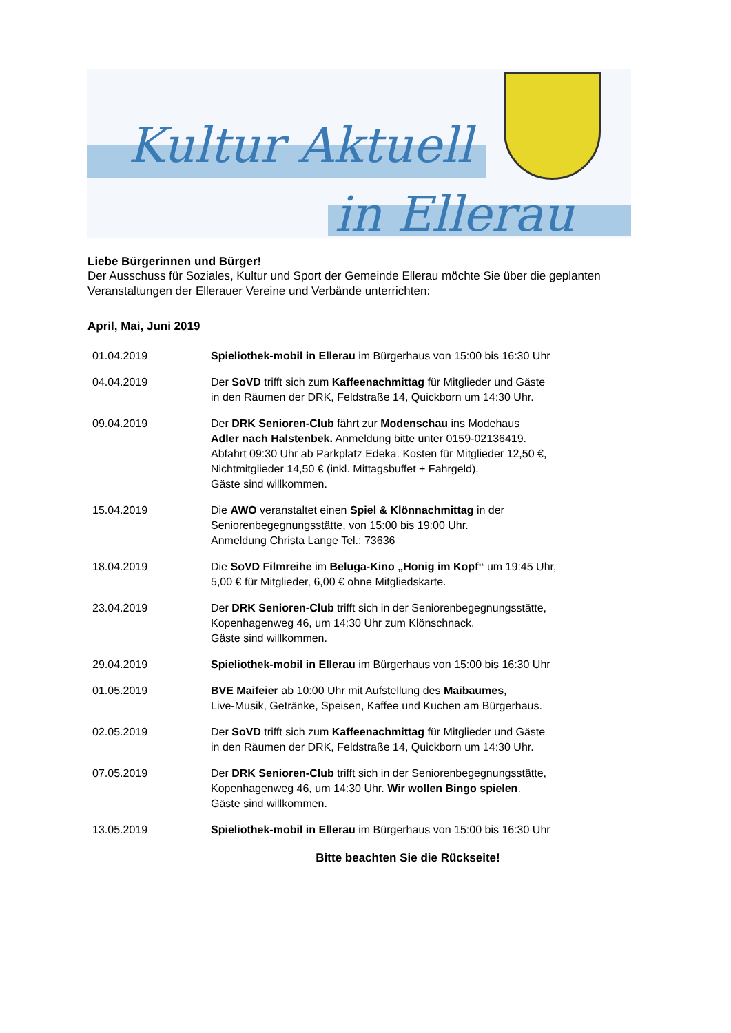Kultur Aktuell
in Ellerau
Liebe Bürgerinnen und Bürger!
Der Ausschuss für Soziales, Kultur und Sport der Gemeinde Ellerau möchte Sie über die geplanten Veranstaltungen der Ellerauer Vereine und Verbände unterrichten:
April, Mai, Juni 2019
01.04.2019 Spieliothek-mobil in Ellerau im Bürgerhaus von 15:00 bis 16:30 Uhr
04.04.2019 Der SoVD trifft sich zum Kaffeenachmittag für Mitglieder und Gäste
in den Räumen der DRK, Feldstraße 14, Quickborn um 14:30 Uhr.
09.04.2019 Der DRK Senioren-Club fährt zur Modenschau ins Modehaus
Adler nach Halstenbek. Anmeldung bitte unter 0159-02136419.
Abfahrt 09:30 Uhr ab Parkplatz Edeka. Kosten für Mitglieder 12,50 €,
Nichtmitglieder 14,50 € (inkl. Mittagsbuffet + Fahrgeld).
Gäste sind willkommen.
15.04.2019 Die AWO veranstaltet einen Spiel & Klönnachmittag in der
Seniorenbegegnungsstätte, von 15:00 bis 19:00 Uhr.
Anmeldung Christa Lange Tel.: 73636
18.04.2019 Die SoVD Filmreihe im Beluga-Kino „Honig im Kopf“ um 19:45 Uhr,
5,00 € für Mitglieder, 6,00 € ohne Mitgliedskarte.
23.04.2019 Der DRK Senioren-Club trifft sich in der Seniorenbegegnungsstätte,
Kopenhagenweg 46, um 14:30 Uhr zum Klönschnack.
Gäste sind willkommen.
29.04.2019 Spieliothek-mobil in Ellerau im Bürgerhaus von 15:00 bis 16:30 Uhr
01.05.2019 BVE Maifeier ab 10:00 Uhr mit Aufstellung des Maibaumes,
Live-Musik, Getränke, Speisen, Kaffee und Kuchen am Bürgerhaus.
02.05.2019 Der SoVD trifft sich zum Kaffeenachmittag für Mitglieder und Gäste
in den Räumen der DRK, Feldstraße 14, Quickborn um 14:30 Uhr.
07.05.2019 Der DRK Senioren-Club trifft sich in der Seniorenbegegnungsstätte,
Kopenhagenweg 46, um 14:30 Uhr. Wir wollen Bingo spielen.
Gäste sind willkommen.
13.05.2019 Spieliothek-mobil in Ellerau im Bürgerhaus von 15:00 bis 16:30 Uhr
Bitte beachten Sie die Rückseite!